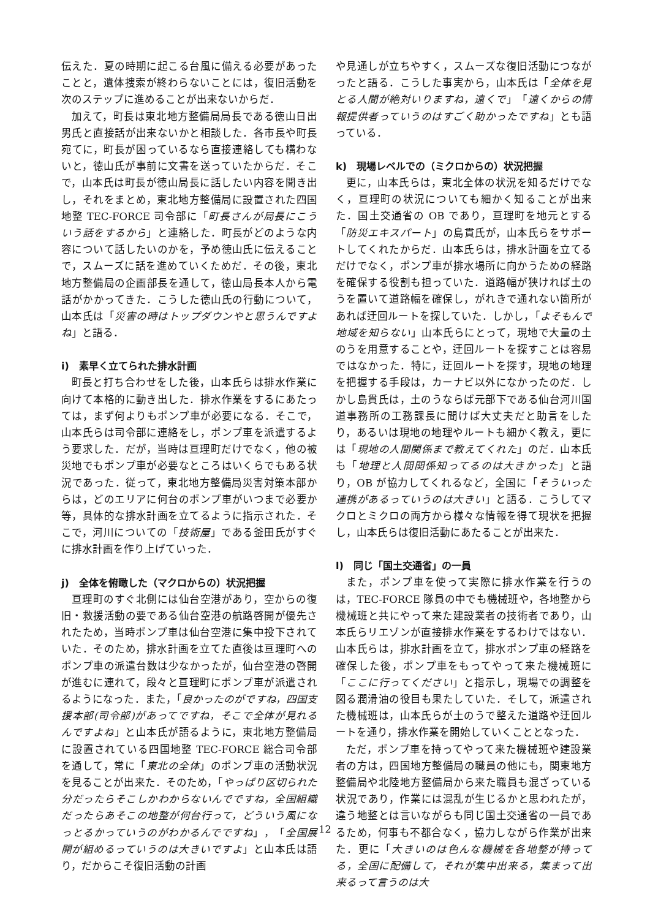伝えた．夏の時期に起こる台風に備える必要があったことと，遺体捜索が終わらないことには，復旧活動を次のステップに進めることが出来ないからだ．
加えて，町長は東北地方整備局局長である徳山日出男氏と直接話が出来ないかと相談した．各市長や町長宛てに，町長が困っているなら直接連絡しても構わないと，徳山氏が事前に文書を送っていたからだ．そこで，山本氏は町長が徳山局長に話したい内容を聞き出し，それをまとめ，東北地方整備局に設置された四国地整 TEC-FORCE 司令部に「町長さんが局長にこういう話をするから」と連絡した．町長がどのような内容について話したいのかを，予め徳山氏に伝えることで，スムーズに話を進めていくためだ．その後，東北地方整備局の企画部長を通して，徳山局長本人から電話がかかってきた．こうした徳山氏の行動について，山本氏は「災害の時はトップダウンやと思うんですよね」と語る．
i)　素早く立てられた排水計画
町長と打ち合わせをした後，山本氏らは排水作業に向けて本格的に動き出した．排水作業をするにあたっては，まず何よりもポンプ車が必要になる．そこで，山本氏らは司令部に連絡をし，ポンプ車を派遣するよう要求した．だが，当時は亘理町だけでなく，他の被災地でもポンプ車が必要なところはいくらでもある状況であった．従って，東北地方整備局災害対策本部からは，どのエリアに何台のポンプ車がいつまで必要か等，具体的な排水計画を立てるように指示された．そこで，河川についての「技術屋」である釜田氏がすぐに排水計画を作り上げていった．
j)　全体を俯瞰した（マクロからの）状況把握
亘理町のすぐ北側には仙台空港があり，空からの復旧・救援活動の要である仙台空港の航路啓開が優先されたため，当時ポンプ車は仙台空港に集中投下されていた．そのため，排水計画を立てた直後は亘理町へのポンプ車の派遣台数は少なかったが，仙台空港の啓開が進むに連れて，段々と亘理町にポンプ車が派遣されるようになった．また，「良かったのがですね，四国支援本部(司令部)があってですね，そこで全体が見れるんですよね」と山本氏が語るように，東北地方整備局に設置されている四国地整 TEC-FORCE 総合司令部を通して，常に「東北の全体」のポンプ車の活動状況を見ることが出来た．そのため，「やっぱり区切られた分だったらそこしかわからないんでですね，全国組織だったらあそこの地整が何台行って，どういう風になっとるかっていうのがわかるんでですね」，「全国展開が組めるっていうのは大きいですよ」と山本氏は語り，だからこそ復旧活動の計画
や見通しが立ちやすく，スムーズな復旧活動につながったと語る．こうした事実から，山本氏は「全体を見とる人間が絶対いりますね，遠くで」「遠くからの情報提供者っていうのはすごく助かったですね」とも語っている．
k)　現場レベルでの（ミクロからの）状況把握
更に，山本氏らは，東北全体の状況を知るだけでなく，亘理町の状況についても細かく知ることが出来た．国土交通省の OB であり，亘理町を地元とする「防災エキスパート」の島貫氏が，山本氏らをサポートしてくれたからだ．山本氏らは，排水計画を立てるだけでなく，ポンプ車が排水場所に向かうための経路を確保する役割も担っていた．道路幅が狭ければ土のうを置いて道路幅を確保し，がれきで通れない箇所があれば迂回ルートを探していた．しかし，「よそもんで地域を知らない」山本氏らにとって，現地で大量の土のうを用意することや，迂回ルートを探すことは容易ではなかった．特に，迂回ルートを探す，現地の地理を把握する手段は，カーナビ以外になかったのだ．しかし島貫氏は，土のうならば元部下である仙台河川国道事務所の工務課長に聞けば大丈夫だと助言をしたり，あるいは現地の地理やルートも細かく教え，更には「現地の人間関係まで教えてくれた」のだ．山本氏も「地理と人間関係知ってるのは大きかった」と語り，OB が協力してくれるなど，全国に「そういった連携があるっていうのは大きい」と語る．こうしてマクロとミクロの両方から様々な情報を得て現状を把握し，山本氏らは復旧活動にあたることが出来た．
l)　同じ「国土交通省」の一員
また，ポンプ車を使って実際に排水作業を行うのは，TEC-FORCE 隊員の中でも機械班や，各地整から機械班と共にやって来た建設業者の技術者であり，山本氏らリエゾンが直接排水作業をするわけではない．山本氏らは，排水計画を立て，排水ポンプ車の経路を確保した後，ポンプ車をもってやって来た機械班に「ここに行ってください」と指示し，現場での調整を図る潤滑油の役目も果たしていた．そして，派遣された機械班は，山本氏らが土のうで整えた道路や迂回ルートを通り，排水作業を開始していくこととなった．
ただ，ポンプ車を持ってやって来た機械班や建設業者の方は，四国地方整備局の職員の他にも，関東地方整備局や北陸地方整備局から来た職員も混ざっている状況であり，作業には混乱が生じるかと思われたが，違う地整とは言いながらも同じ国土交通省の一員であるため，何事も不都合なく，協力しながら作業が出来た．更に「大きいのは色んな機械を各地整が持ってる，全国に配備して，それが集中出来る，集まって出来るって言うのは大
12